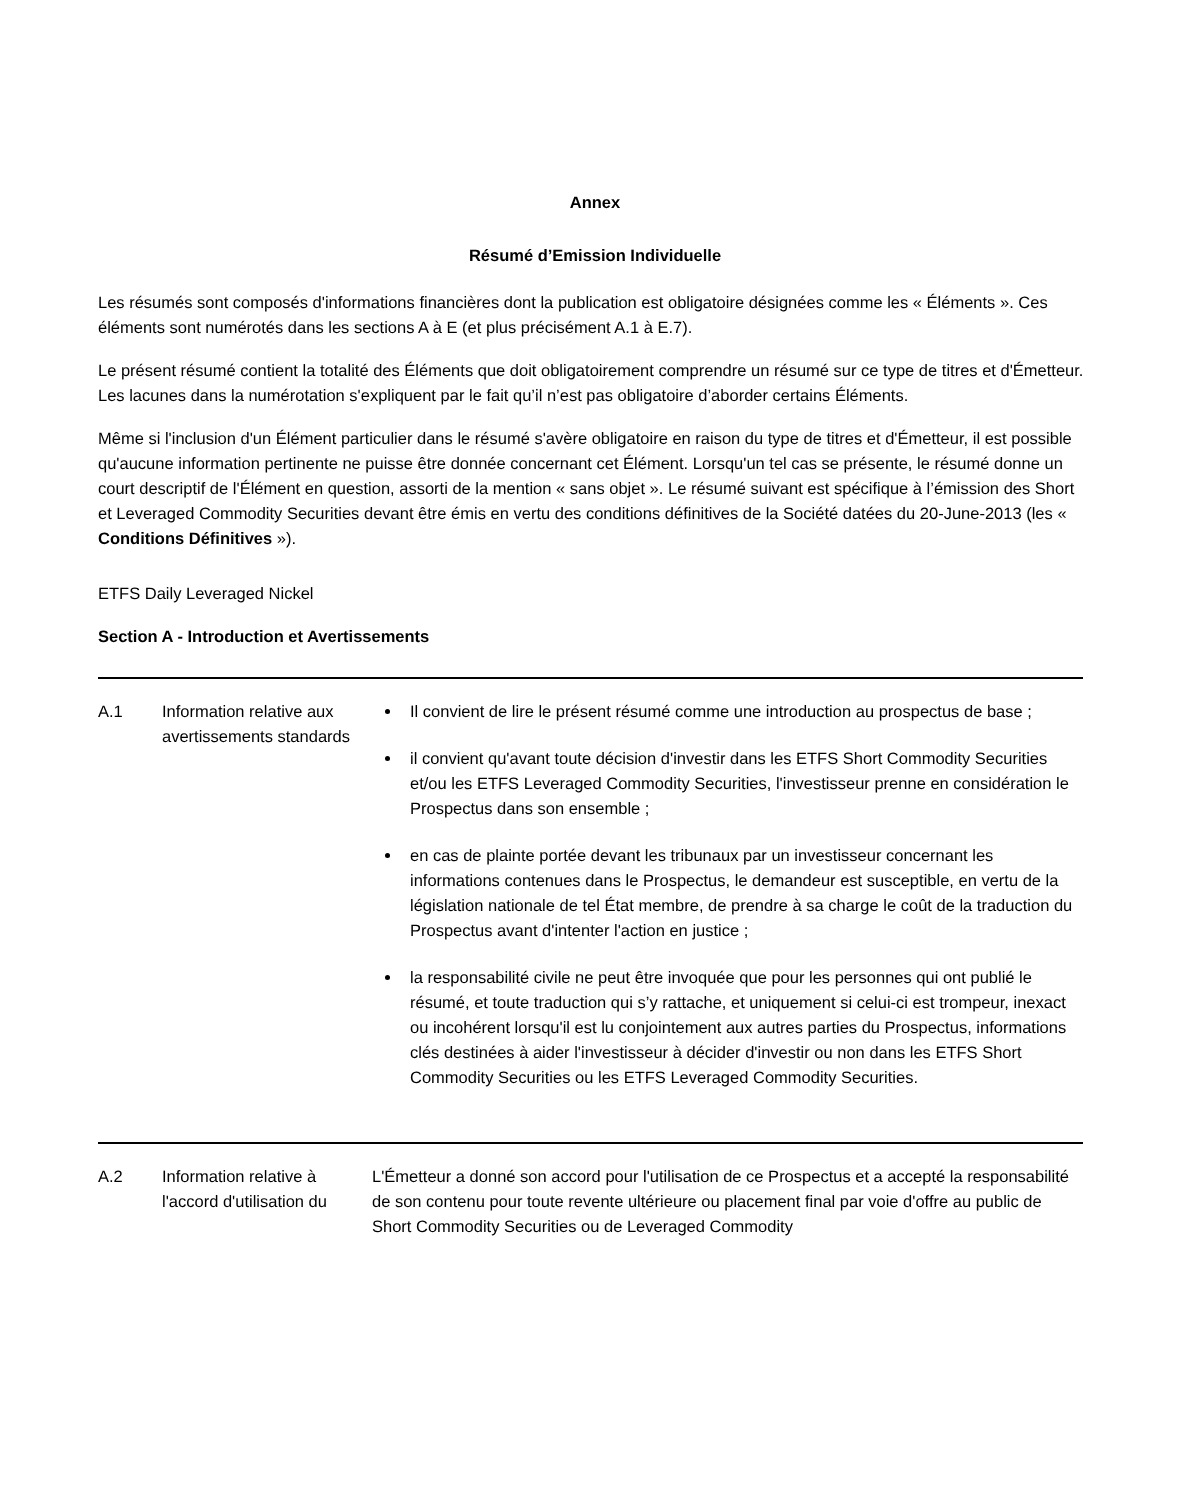Annex
Résumé d’Emission Individuelle
Les résumés sont composés d'informations financières dont la publication est obligatoire désignées comme les « Éléments ». Ces éléments sont numérotés dans les sections A à E (et plus précisément A.1 à E.7).
Le présent résumé contient la totalité des Éléments que doit obligatoirement comprendre un résumé sur ce type de titres et d'Émetteur. Les lacunes dans la numérotation s'expliquent par le fait qu’il n’est pas obligatoire d’aborder certains Éléments.
Même si l'inclusion d'un Élément particulier dans le résumé s'avère obligatoire en raison du type de titres et d'Émetteur, il est possible qu'aucune information pertinente ne puisse être donnée concernant cet Élément. Lorsqu'un tel cas se présente, le résumé donne un court descriptif de l'Élément en question, assorti de la mention « sans objet ». Le résumé suivant est spécifique à l’émission des Short et Leveraged Commodity Securities devant être émis en vertu des conditions définitives de la Société datées du 20-June-2013 (les « Conditions Définitives »).
ETFS Daily Leveraged Nickel
Section A - Introduction et Avertissements
| A.1 | Information relative aux avertissements standards | Il convient de lire le présent résumé comme une introduction au prospectus de base ; il convient qu'avant toute décision d'investir dans les ETFS Short Commodity Securities et/ou les ETFS Leveraged Commodity Securities, l'investisseur prenne en considération le Prospectus dans son ensemble ; en cas de plainte portée devant les tribunaux par un investisseur concernant les informations contenues dans le Prospectus, le demandeur est susceptible, en vertu de la législation nationale de tel État membre, de prendre à sa charge le coût de la traduction du Prospectus avant d'intenter l'action en justice ; la responsabilité civile ne peut être invoquée que pour les personnes qui ont publié le résumé, et toute traduction qui s’y rattache, et uniquement si celui-ci est trompeur, inexact ou incohérent lorsqu'il est lu conjointement aux autres parties du Prospectus, informations clés destinées à aider l'investisseur à décider d'investir ou non dans les ETFS Short Commodity Securities ou les ETFS Leveraged Commodity Securities. |
| A.2 | Information relative à l'accord d'utilisation du | L'Émetteur a donné son accord pour l'utilisation de ce Prospectus et a accepté la responsabilité de son contenu pour toute revente ultérieure ou placement final par voie d'offre au public de Short Commodity Securities ou de Leveraged Commodity |